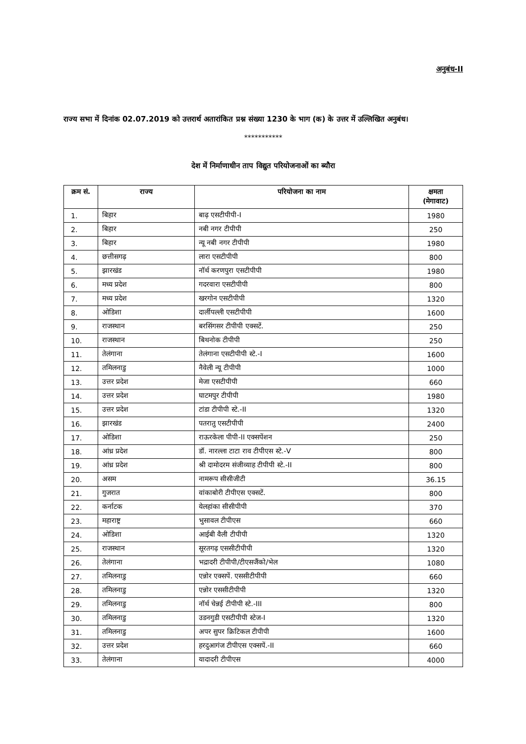अनुबंध-II
राज्य सभा में दिनांक 02.07.2019 को उत्तरार्थ अतारांकित प्रश्न संख्या 1230 के भाग (क) के उत्तर में उल्लिखित अनुबंध।
***********
देश में निर्माणाधीन ताप विद्युत परियोजनाओं का ब्यौरा
| क्रम सं. | राज्य | परियोजना का नाम | क्षमता (मेगावाट) |
| --- | --- | --- | --- |
| 1. | बिहार | बाढ़ एसटीपीपी-I | 1980 |
| 2. | बिहार | नबी नगर टीपीपी | 250 |
| 3. | बिहार | न्यू नबी नगर टीपीपी | 1980 |
| 4. | छत्तीसगढ़ | लारा एसटीपीपी | 800 |
| 5. | झारखंड | नॉर्थ करणपुरा एसटीपीपी | 1980 |
| 6. | मध्य प्रदेश | गदरवारा एसटीपीपी | 800 |
| 7. | मध्य प्रदेश | खरगोन एसटीपीपी | 1320 |
| 8. | ओडिशा | दार्लीपल्ली एसटीपीपी | 1600 |
| 9. | राजस्थान | बरसिंगसर टीपीपी एक्सटें. | 250 |
| 10. | राजस्थान | बिथनोक टीपीपी | 250 |
| 11. | तेलंगाना | तेलंगाना एसटीपीपी स्टे.-I | 1600 |
| 12. | तमिलनाडु | नैवेली न्यू टीपीपी | 1000 |
| 13. | उत्तर प्रदेश | मेजा एसटीपीपी | 660 |
| 14. | उत्तर प्रदेश | घाटमपुर टीपीपी | 1980 |
| 15. | उत्तर प्रदेश | टांडा टीपीपी स्टे.-II | 1320 |
| 16. | झारखंड | पतरातु एसटीपीपी | 2400 |
| 17. | ओडिशा | राऊरकेला पीपी-II एक्सपेंशन | 250 |
| 18. | आंध्र प्रदेश | डॉ. नारल्ला टाटा राव टीपीएस स्टे.-V | 800 |
| 19. | आंध्र प्रदेश | श्री दामोदरम संजीव्याह टीपीपी स्टे.-II | 800 |
| 20. | असम | नामरूप सीसीजीटी | 36.15 |
| 21. | गुजरात | वांकाबोरी टीपीएस एक्सटें. | 800 |
| 22. | कर्नाटक | येलहांका सीसीपीपी | 370 |
| 23. | महाराष्ट्र | भुसावल टीपीएस | 660 |
| 24. | ओडिशा | आईबी वैली टीपीपी | 1320 |
| 25. | राजस्थान | सूरतगढ़ एससीटीपीपी | 1320 |
| 26. | तेलंगाना | भद्रादरी टीपीपी/टीएसजैंको/भेल | 1080 |
| 27. | तमिलनाडु | एन्नोर एक्सपें. एससीटीपीपी | 660 |
| 28. | तमिलनाडु | एन्नोर एससीटीपीपी | 1320 |
| 29. | तमिलनाडु | नॉर्थ चेन्नई टीपीपी स्टे.-III | 800 |
| 30. | तमिलनाडु | उडनगुडी एसटीपीपी स्टेज-I | 1320 |
| 31. | तमिलनाडु | अपर सुपर क्रिटिकल टीपीपी | 1600 |
| 32. | उत्तर प्रदेश | हरदुआगंज टीपीएस एक्सपें.-II | 660 |
| 33. | तेलंगाना | यादादरी टीपीएस | 4000 |